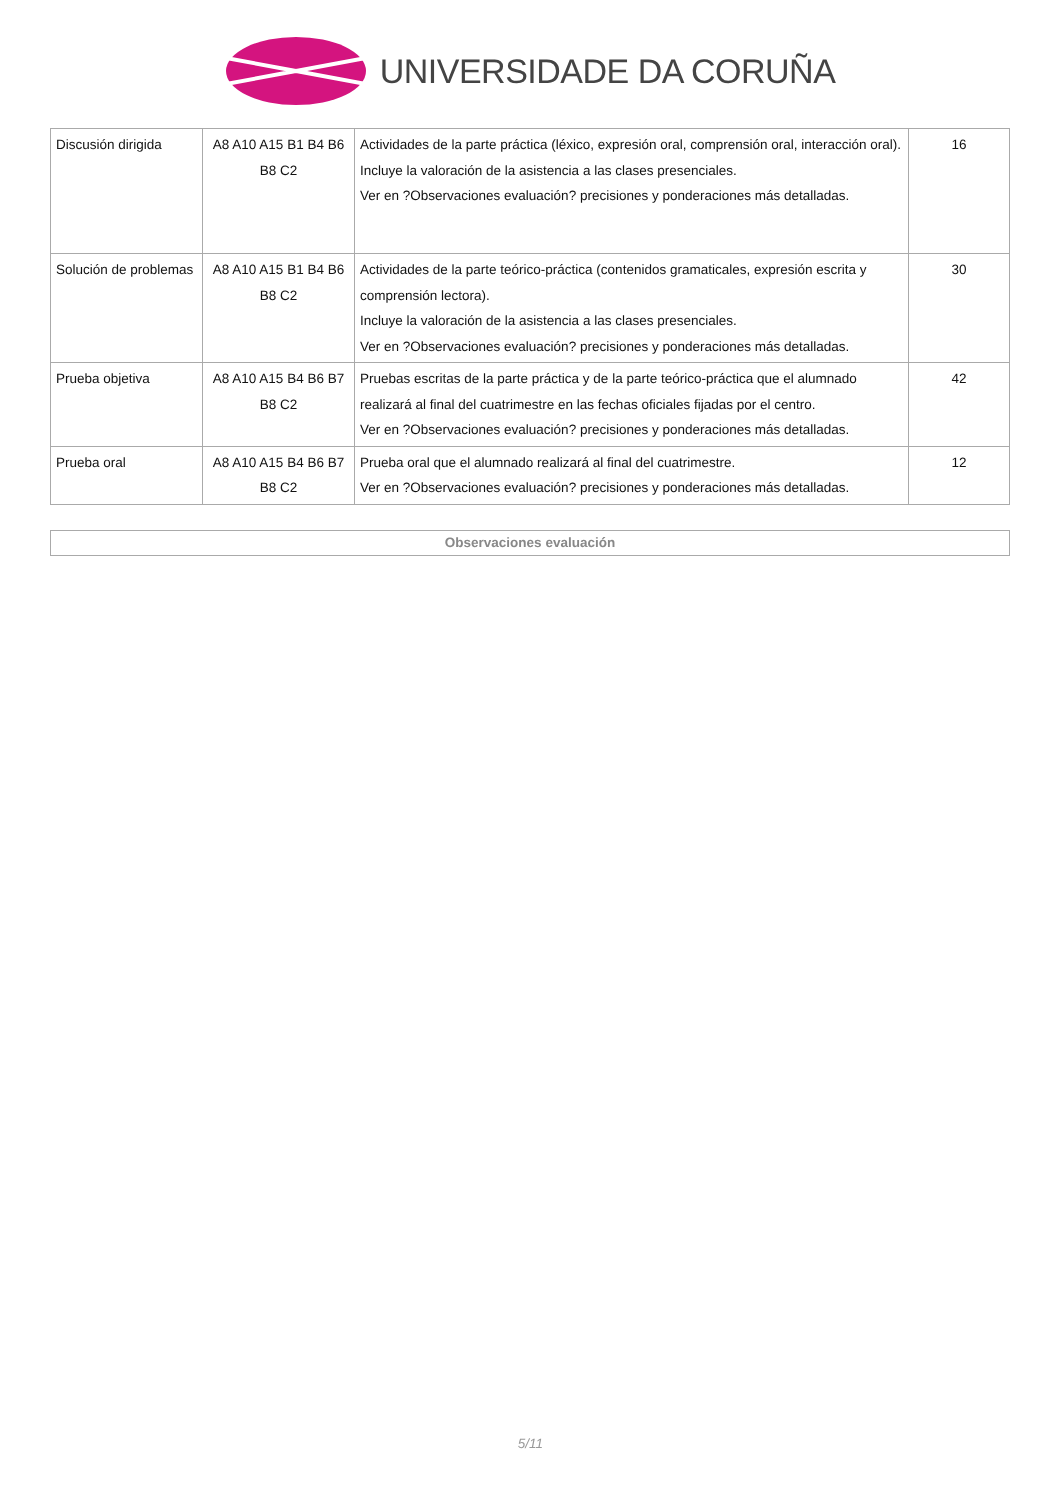UNIVERSIDADE DA CORUÑA
| Discusión dirigida | A8 A10 A15 B1 B4 B6 B8 C2 | Actividades de la parte práctica (léxico, expresión oral, comprensión oral, interacción oral). Incluye la valoración de la asistencia a las clases presenciales. Ver en ?Observaciones evaluación? precisiones y ponderaciones más detalladas. | 16 |
| Solución de problemas | A8 A10 A15 B1 B4 B6 B8 C2 | Actividades de la parte teórico-práctica (contenidos gramaticales, expresión escrita y comprensión lectora). Incluye la valoración de la asistencia a las clases presenciales. Ver en ?Observaciones evaluación? precisiones y ponderaciones más detalladas. | 30 |
| Prueba objetiva | A8 A10 A15 B4 B6 B7 B8 C2 | Pruebas escritas de la parte práctica y de la parte teórico-práctica que el alumnado realizará al final del cuatrimestre en las fechas oficiales fijadas por el centro. Ver en ?Observaciones evaluación? precisiones y ponderaciones más detalladas. | 42 |
| Prueba oral | A8 A10 A15 B4 B6 B7 B8 C2 | Prueba oral que el alumnado realizará al final del cuatrimestre. Ver en ?Observaciones evaluación? precisiones y ponderaciones más detalladas. | 12 |
Observaciones evaluación
5/11